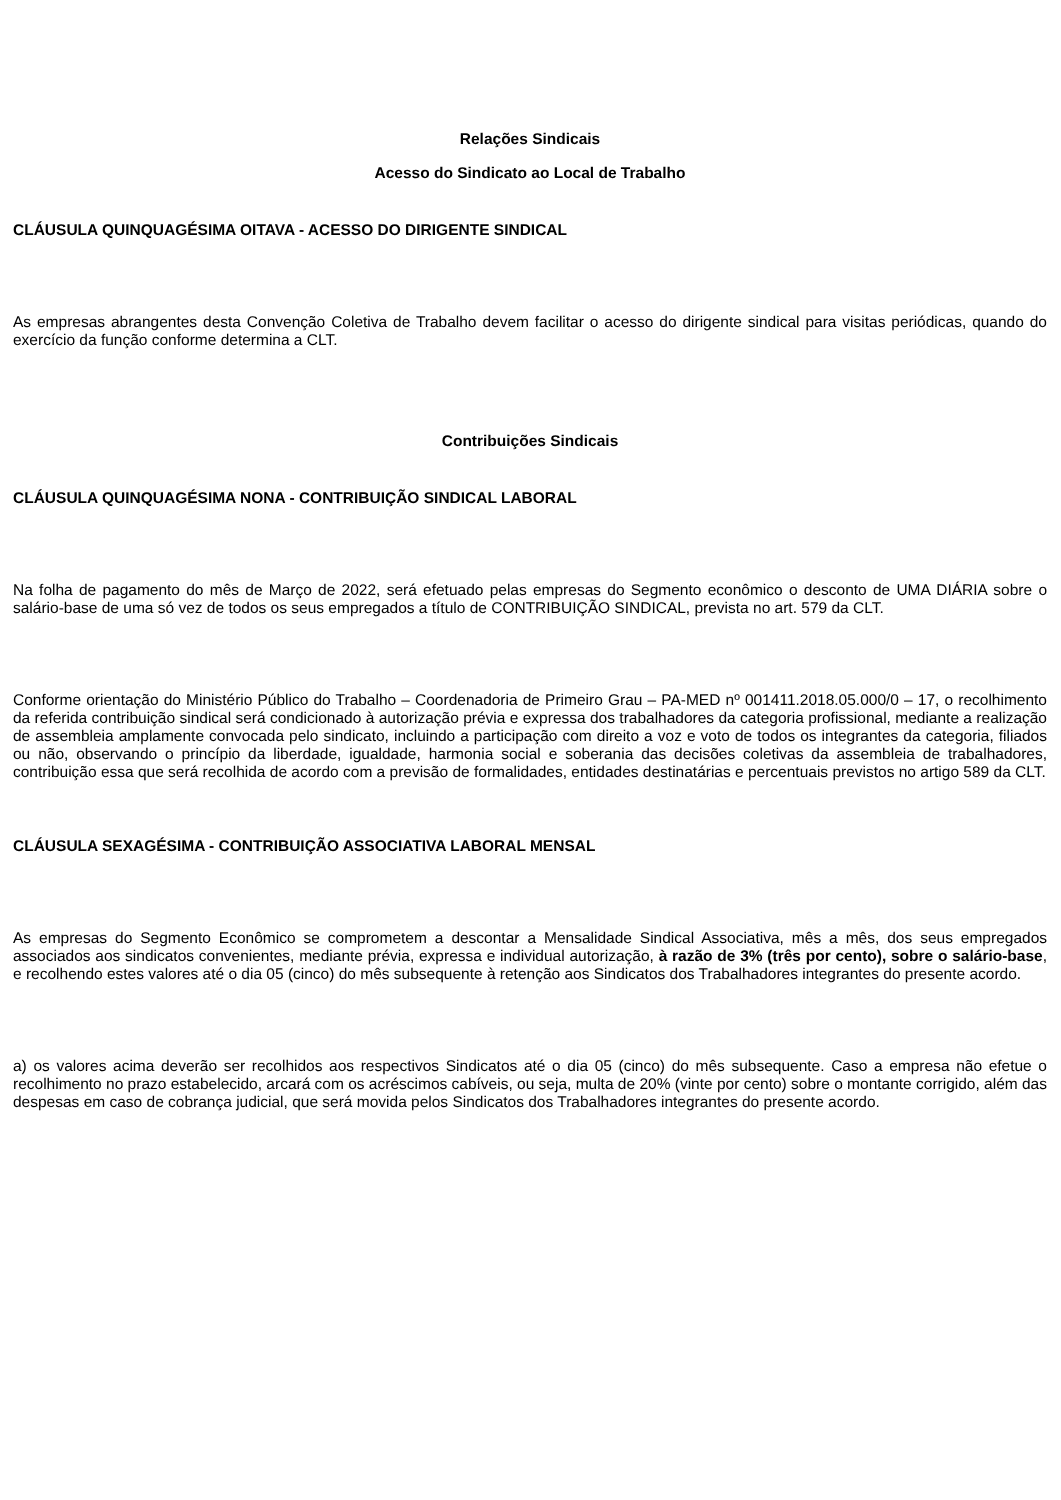Relações Sindicais
Acesso do Sindicato ao Local de Trabalho
CLÁUSULA QUINQUAGÉSIMA OITAVA - ACESSO DO DIRIGENTE SINDICAL
As empresas abrangentes desta Convenção Coletiva de Trabalho devem facilitar o acesso do dirigente sindical para visitas periódicas, quando do exercício da função conforme determina a CLT.
Contribuições Sindicais
CLÁUSULA QUINQUAGÉSIMA NONA - CONTRIBUIÇÃO SINDICAL LABORAL
Na folha de pagamento do mês de Março de 2022, será efetuado pelas empresas do Segmento econômico o desconto de UMA DIÁRIA sobre o salário-base de uma só vez de todos os seus empregados a título de CONTRIBUIÇÃO SINDICAL, prevista no art. 579 da CLT.
Conforme orientação do Ministério Público do Trabalho – Coordenadoria de Primeiro Grau – PA-MED nº 001411.2018.05.000/0 – 17, o recolhimento da referida contribuição sindical será condicionado à autorização prévia e expressa dos trabalhadores da categoria profissional, mediante a realização de assembleia amplamente convocada pelo sindicato, incluindo a participação com direito a voz e voto de todos os integrantes da categoria, filiados ou não, observando o princípio da liberdade, igualdade, harmonia social e soberania das decisões coletivas da assembleia de trabalhadores, contribuição essa que será recolhida de acordo com a previsão de formalidades, entidades destinatárias e percentuais previstos no artigo 589 da CLT.
CLÁUSULA SEXAGÉSIMA - CONTRIBUIÇÃO ASSOCIATIVA LABORAL MENSAL
As empresas do Segmento Econômico se comprometem a descontar a Mensalidade Sindical Associativa, mês a mês, dos seus empregados associados aos sindicatos convenientes, mediante prévia, expressa e individual autorização, à razão de 3% (três por cento), sobre o salário-base, e recolhendo estes valores até o dia 05 (cinco) do mês subsequente à retenção aos Sindicatos dos Trabalhadores integrantes do presente acordo.
a) os valores acima deverão ser recolhidos aos respectivos Sindicatos até o dia 05 (cinco) do mês subsequente. Caso a empresa não efetue o recolhimento no prazo estabelecido, arcará com os acréscimos cabíveis, ou seja, multa de 20% (vinte por cento) sobre o montante corrigido, além das despesas em caso de cobrança judicial, que será movida pelos Sindicatos dos Trabalhadores integrantes do presente acordo.